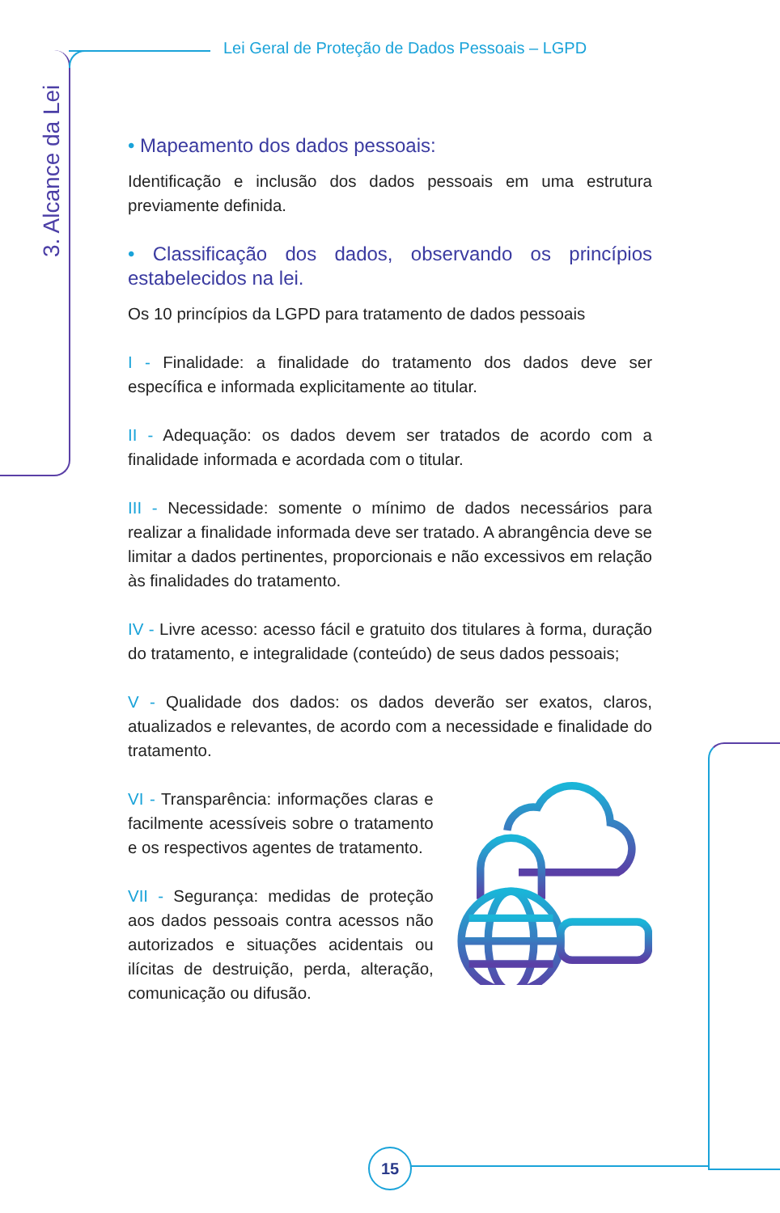Lei Geral de Proteção de Dados Pessoais – LGPD
3. Alcance da Lei
• Mapeamento dos dados pessoais:
Identificação e inclusão dos dados pessoais em uma estrutura previamente definida.
• Classificação dos dados, observando os princípios estabelecidos na lei.
Os 10 princípios da LGPD para tratamento de dados pessoais
I - Finalidade: a finalidade do tratamento dos dados deve ser específica e informada explicitamente ao titular.
II - Adequação: os dados devem ser tratados de acordo com a finalidade informada e acordada com o titular.
III - Necessidade: somente o mínimo de dados necessários para realizar a finalidade informada deve ser tratado. A abrangência deve se limitar a dados pertinentes, proporcionais e não excessivos em relação às finalidades do tratamento.
IV - Livre acesso: acesso fácil e gratuito dos titulares à forma, duração do tratamento, e integralidade (conteúdo) de seus dados pessoais;
V - Qualidade dos dados: os dados deverão ser exatos, claros, atualizados e relevantes, de acordo com a necessidade e finalidade do tratamento.
VI - Transparência: informações claras e facilmente acessíveis sobre o tratamento e os respectivos agentes de tratamento.
VII - Segurança: medidas de proteção aos dados pessoais contra acessos não autorizados e situações acidentais ou ilícitas de destruição, perda, alteração, comunicação ou difusão.
15